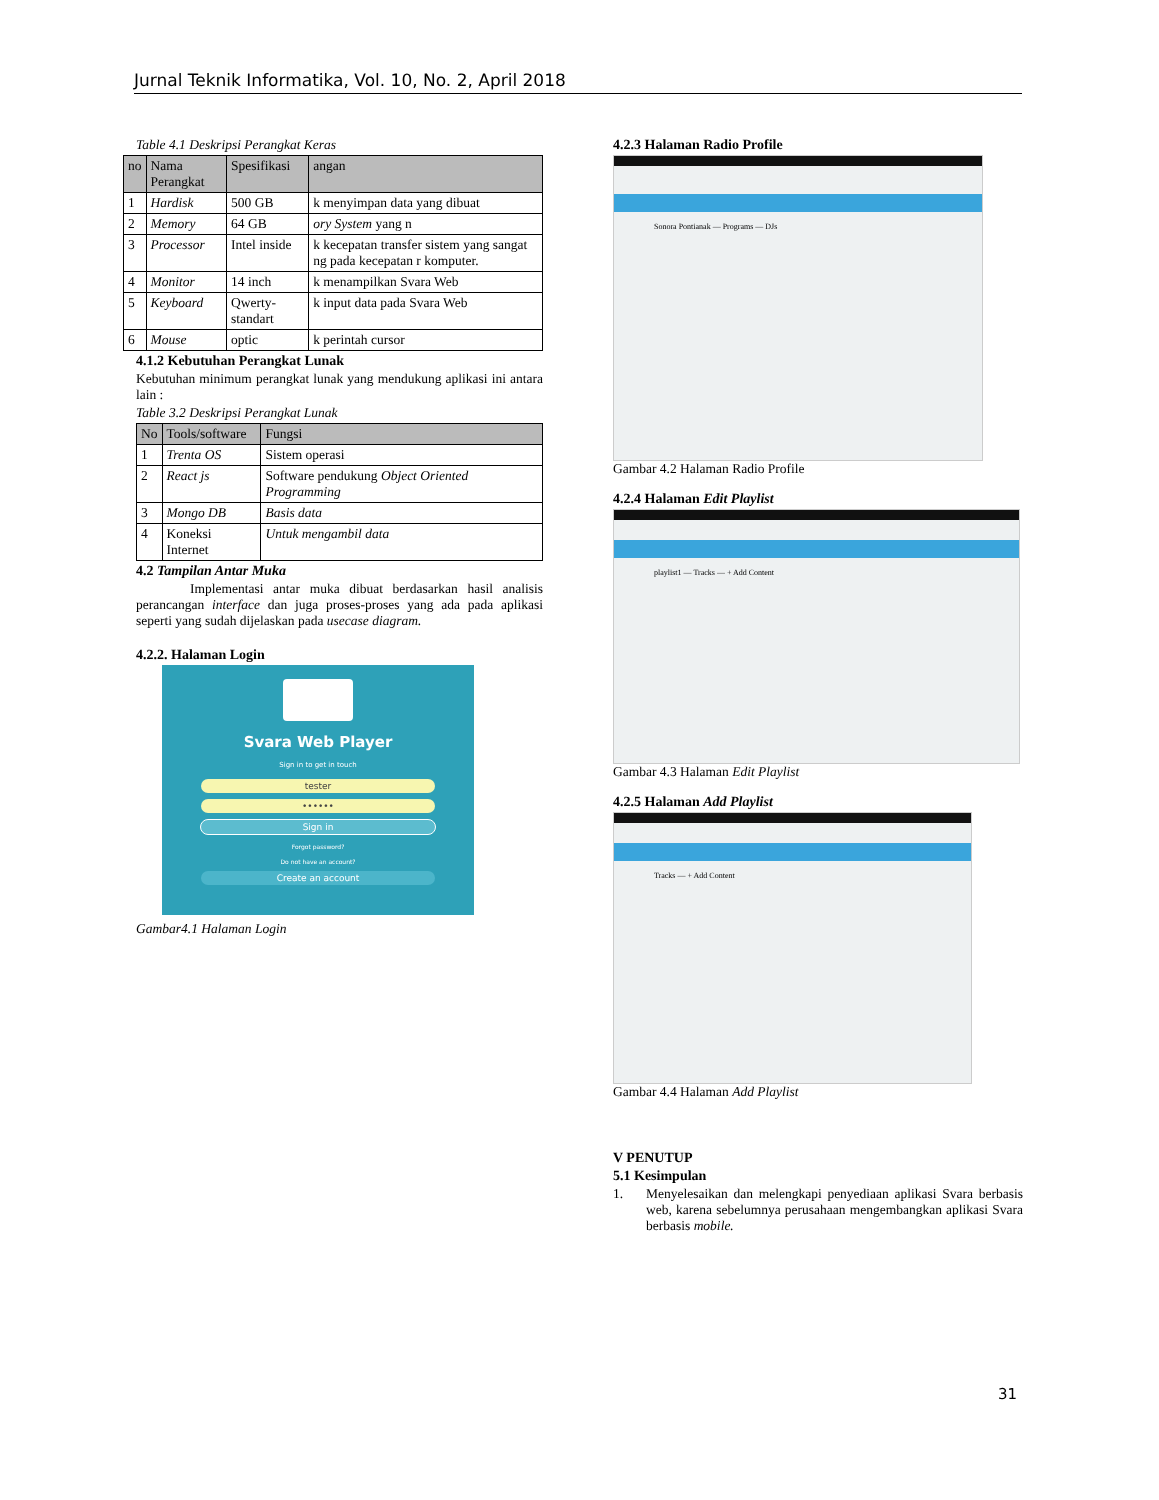Jurnal Teknik Informatika, Vol. 10, No. 2, April 2018
Table 4.1 Deskripsi Perangkat Keras
| no | Nama Perangkat | Spesifikasi | angan |
| --- | --- | --- | --- |
| 1 | Hardisk | 500 GB | k menyimpan data yang dibuat |
| 2 | Memory | 64 GB | ory System yang n |
| 3 | Processor | Intel inside | k kecepatan transfer sistem yang sangat ng pada kecepatan r komputer. |
| 4 | Monitor | 14 inch | k menampilkan Svara Web |
| 5 | Keyboard | Qwerty-standart | k input data pada Svara Web |
| 6 | Mouse | optic | k perintah cursor |
4.1.2 Kebutuhan Perangkat Lunak
Kebutuhan minimum perangkat lunak yang mendukung aplikasi ini antara lain :
Table 3.2 Deskripsi Perangkat Lunak
| No | Tools/software | Fungsi |
| --- | --- | --- |
| 1 | Trenta OS | Sistem operasi |
| 2 | React js | Software pendukung Object Oriented Programming |
| 3 | Mongo DB | Basis data |
| 4 | Koneksi Internet | Untuk mengambil data |
4.2 Tampilan Antar Muka
Implementasi antar muka dibuat berdasarkan hasil analisis perancangan interface dan juga proses-proses yang ada pada aplikasi seperti yang sudah dijelaskan pada usecase diagram.
4.2.2. Halaman Login
Svara Web Player
Sign in to get in touch
tester
••••••
Sign in
Forgot password?
Do not have an account?
Create an account
Gambar4.1 Halaman Login
4.2.3 Halaman Radio Profile
Sonora Pontianak — Programs — DJs
Gambar 4.2 Halaman Radio Profile
4.2.4 Halaman Edit Playlist
playlist1 — Tracks — + Add Content
Gambar 4.3 Halaman Edit Playlist
4.2.5 Halaman Add Playlist
Tracks — + Add Content
Gambar 4.4 Halaman Add Playlist
V PENUTUP
5.1 Kesimpulan
1. Menyelesaikan dan melengkapi penyediaan aplikasi Svara berbasis web, karena sebelumnya perusahaan mengembangkan aplikasi Svara berbasis mobile.
31